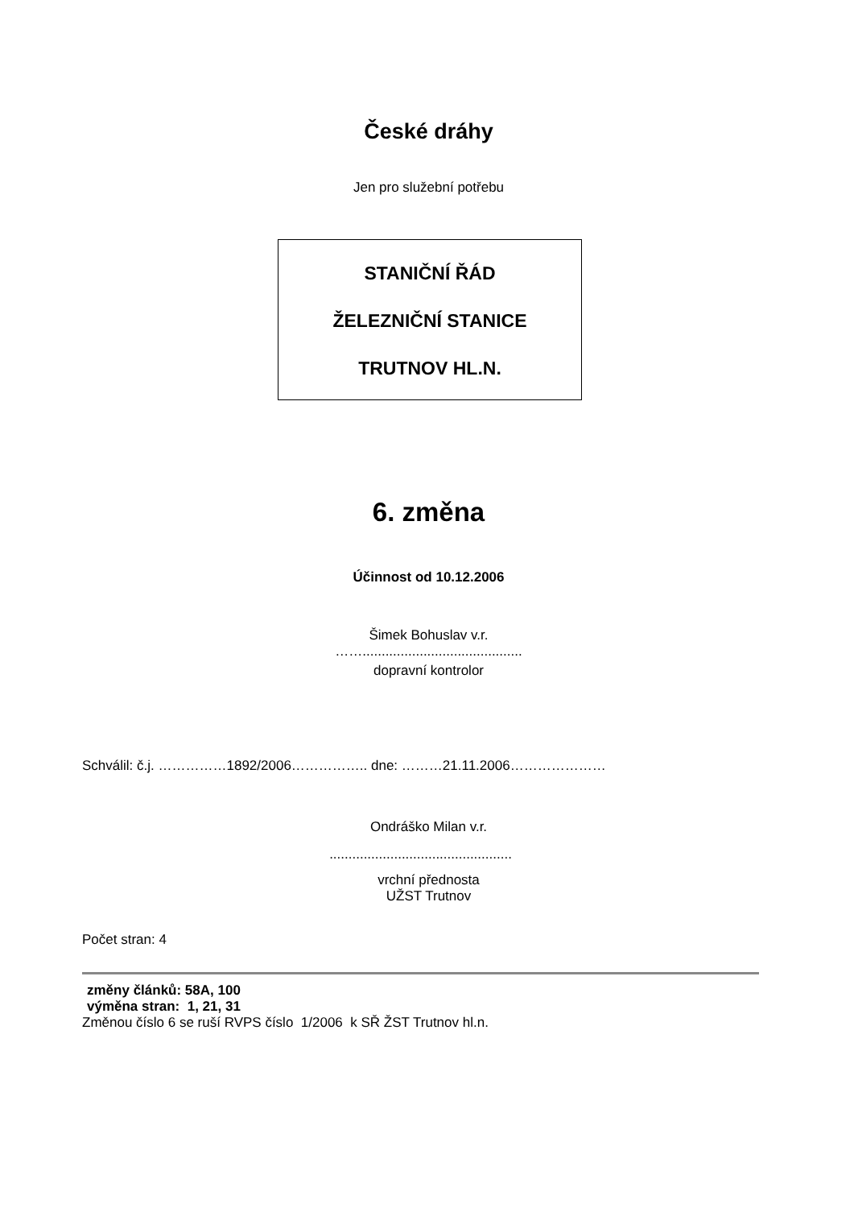České dráhy
Jen pro služební potřebu
STANIČNÍ ŘÁD
ŽELEZNIČNÍ STANICE
TRUTNOV HL.N.
6. změna
Účinnost od 10.12.2006
Šimek Bohuslav v.r.
……..........................................
dopravní kontrolor
Schválil: č.j. ……………1892/2006…………….. dne: ………21.11.2006…………………
Ondráško Milan v.r.
................................................
vrchní přednosta
UŽST Trutnov
Počet stran: 4
změny článků: 58A, 100
výměna stran: 1, 21, 31
Změnou číslo 6 se ruší RVPS číslo 1/2006 k SŘ ŽST Trutnov hl.n.